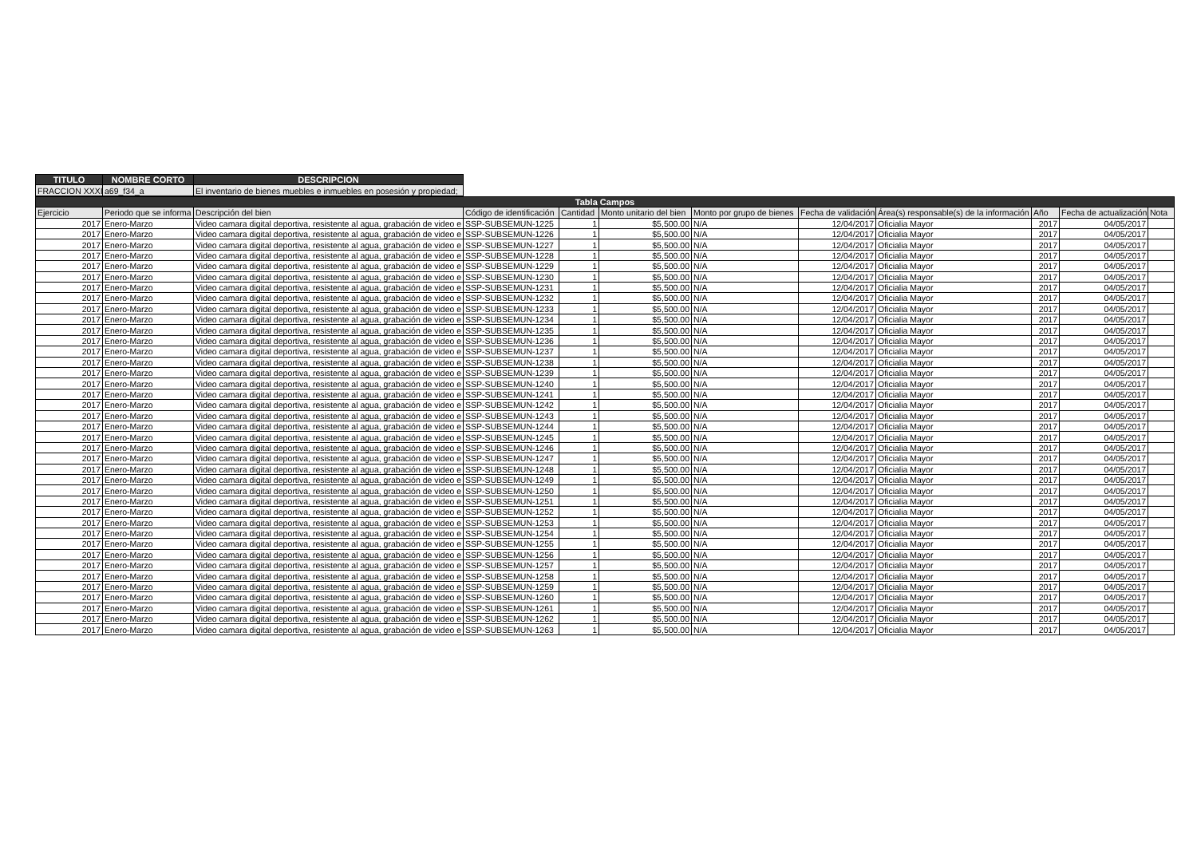| TITULO | NOMBRE CORTO | DESCRIPCION |
| --- | --- | --- |
| FRACCION XXXI | a69_f34_a | El inventario de bienes muebles e inmuebles en posesión y propiedad; |
| Tabla Campos | | | | | | | | | | | |
| --- | --- | --- | --- | --- | --- | --- | --- | --- | --- | --- | --- |
| Ejercicio | Periodo que se informa | Descripción del bien | Código de identificación | Cantidad | Monto unitario del bien | Monto por grupo de bienes | Fecha de validación | Área(s) responsable(s) de la información | Año | Fecha de actualización | Nota |
| 2017 | Enero-Marzo | Video camara digital deportiva, resistente al agua, grabación de video e | SSP-SUBSEMUN-1225 | 1 | $5,500.00 | N/A | 12/04/2017 | Oficialia Mayor | 2017 | 04/05/2017 | |
| 2017 | Enero-Marzo | Video camara digital deportiva, resistente al agua, grabación de video e | SSP-SUBSEMUN-1226 | 1 | $5,500.00 | N/A | 12/04/2017 | Oficialia Mayor | 2017 | 04/05/2017 | |
| 2017 | Enero-Marzo | Video camara digital deportiva, resistente al agua, grabación de video e | SSP-SUBSEMUN-1227 | 1 | $5,500.00 | N/A | 12/04/2017 | Oficialia Mayor | 2017 | 04/05/2017 | |
| 2017 | Enero-Marzo | Video camara digital deportiva, resistente al agua, grabación de video e | SSP-SUBSEMUN-1228 | 1 | $5,500.00 | N/A | 12/04/2017 | Oficialia Mayor | 2017 | 04/05/2017 | |
| 2017 | Enero-Marzo | Video camara digital deportiva, resistente al agua, grabación de video e | SSP-SUBSEMUN-1229 | 1 | $5,500.00 | N/A | 12/04/2017 | Oficialia Mayor | 2017 | 04/05/2017 | |
| 2017 | Enero-Marzo | Video camara digital deportiva, resistente al agua, grabación de video e | SSP-SUBSEMUN-1230 | 1 | $5,500.00 | N/A | 12/04/2017 | Oficialia Mayor | 2017 | 04/05/2017 | |
| 2017 | Enero-Marzo | Video camara digital deportiva, resistente al agua, grabación de video e | SSP-SUBSEMUN-1231 | 1 | $5,500.00 | N/A | 12/04/2017 | Oficialia Mayor | 2017 | 04/05/2017 | |
| 2017 | Enero-Marzo | Video camara digital deportiva, resistente al agua, grabación de video e | SSP-SUBSEMUN-1232 | 1 | $5,500.00 | N/A | 12/04/2017 | Oficialia Mayor | 2017 | 04/05/2017 | |
| 2017 | Enero-Marzo | Video camara digital deportiva, resistente al agua, grabación de video e | SSP-SUBSEMUN-1233 | 1 | $5,500.00 | N/A | 12/04/2017 | Oficialia Mayor | 2017 | 04/05/2017 | |
| 2017 | Enero-Marzo | Video camara digital deportiva, resistente al agua, grabación de video e | SSP-SUBSEMUN-1234 | 1 | $5,500.00 | N/A | 12/04/2017 | Oficialia Mayor | 2017 | 04/05/2017 | |
| 2017 | Enero-Marzo | Video camara digital deportiva, resistente al agua, grabación de video e | SSP-SUBSEMUN-1235 | 1 | $5,500.00 | N/A | 12/04/2017 | Oficialia Mayor | 2017 | 04/05/2017 | |
| 2017 | Enero-Marzo | Video camara digital deportiva, resistente al agua, grabación de video e | SSP-SUBSEMUN-1236 | 1 | $5,500.00 | N/A | 12/04/2017 | Oficialia Mayor | 2017 | 04/05/2017 | |
| 2017 | Enero-Marzo | Video camara digital deportiva, resistente al agua, grabación de video e | SSP-SUBSEMUN-1237 | 1 | $5,500.00 | N/A | 12/04/2017 | Oficialia Mayor | 2017 | 04/05/2017 | |
| 2017 | Enero-Marzo | Video camara digital deportiva, resistente al agua, grabación de video e | SSP-SUBSEMUN-1238 | 1 | $5,500.00 | N/A | 12/04/2017 | Oficialia Mayor | 2017 | 04/05/2017 | |
| 2017 | Enero-Marzo | Video camara digital deportiva, resistente al agua, grabación de video e | SSP-SUBSEMUN-1239 | 1 | $5,500.00 | N/A | 12/04/2017 | Oficialia Mayor | 2017 | 04/05/2017 | |
| 2017 | Enero-Marzo | Video camara digital deportiva, resistente al agua, grabación de video e | SSP-SUBSEMUN-1240 | 1 | $5,500.00 | N/A | 12/04/2017 | Oficialia Mayor | 2017 | 04/05/2017 | |
| 2017 | Enero-Marzo | Video camara digital deportiva, resistente al agua, grabación de video e | SSP-SUBSEMUN-1241 | 1 | $5,500.00 | N/A | 12/04/2017 | Oficialia Mayor | 2017 | 04/05/2017 | |
| 2017 | Enero-Marzo | Video camara digital deportiva, resistente al agua, grabación de video e | SSP-SUBSEMUN-1242 | 1 | $5,500.00 | N/A | 12/04/2017 | Oficialia Mayor | 2017 | 04/05/2017 | |
| 2017 | Enero-Marzo | Video camara digital deportiva, resistente al agua, grabación de video e | SSP-SUBSEMUN-1243 | 1 | $5,500.00 | N/A | 12/04/2017 | Oficialia Mayor | 2017 | 04/05/2017 | |
| 2017 | Enero-Marzo | Video camara digital deportiva, resistente al agua, grabación de video e | SSP-SUBSEMUN-1244 | 1 | $5,500.00 | N/A | 12/04/2017 | Oficialia Mayor | 2017 | 04/05/2017 | |
| 2017 | Enero-Marzo | Video camara digital deportiva, resistente al agua, grabación de video e | SSP-SUBSEMUN-1245 | 1 | $5,500.00 | N/A | 12/04/2017 | Oficialia Mayor | 2017 | 04/05/2017 | |
| 2017 | Enero-Marzo | Video camara digital deportiva, resistente al agua, grabación de video e | SSP-SUBSEMUN-1246 | 1 | $5,500.00 | N/A | 12/04/2017 | Oficialia Mayor | 2017 | 04/05/2017 | |
| 2017 | Enero-Marzo | Video camara digital deportiva, resistente al agua, grabación de video e | SSP-SUBSEMUN-1247 | 1 | $5,500.00 | N/A | 12/04/2017 | Oficialia Mayor | 2017 | 04/05/2017 | |
| 2017 | Enero-Marzo | Video camara digital deportiva, resistente al agua, grabación de video e | SSP-SUBSEMUN-1248 | 1 | $5,500.00 | N/A | 12/04/2017 | Oficialia Mayor | 2017 | 04/05/2017 | |
| 2017 | Enero-Marzo | Video camara digital deportiva, resistente al agua, grabación de video e | SSP-SUBSEMUN-1249 | 1 | $5,500.00 | N/A | 12/04/2017 | Oficialia Mayor | 2017 | 04/05/2017 | |
| 2017 | Enero-Marzo | Video camara digital deportiva, resistente al agua, grabación de video e | SSP-SUBSEMUN-1250 | 1 | $5,500.00 | N/A | 12/04/2017 | Oficialia Mayor | 2017 | 04/05/2017 | |
| 2017 | Enero-Marzo | Video camara digital deportiva, resistente al agua, grabación de video e | SSP-SUBSEMUN-1251 | 1 | $5,500.00 | N/A | 12/04/2017 | Oficialia Mayor | 2017 | 04/05/2017 | |
| 2017 | Enero-Marzo | Video camara digital deportiva, resistente al agua, grabación de video e | SSP-SUBSEMUN-1252 | 1 | $5,500.00 | N/A | 12/04/2017 | Oficialia Mayor | 2017 | 04/05/2017 | |
| 2017 | Enero-Marzo | Video camara digital deportiva, resistente al agua, grabación de video e | SSP-SUBSEMUN-1253 | 1 | $5,500.00 | N/A | 12/04/2017 | Oficialia Mayor | 2017 | 04/05/2017 | |
| 2017 | Enero-Marzo | Video camara digital deportiva, resistente al agua, grabación de video e | SSP-SUBSEMUN-1254 | 1 | $5,500.00 | N/A | 12/04/2017 | Oficialia Mayor | 2017 | 04/05/2017 | |
| 2017 | Enero-Marzo | Video camara digital deportiva, resistente al agua, grabación de video e | SSP-SUBSEMUN-1255 | 1 | $5,500.00 | N/A | 12/04/2017 | Oficialia Mayor | 2017 | 04/05/2017 | |
| 2017 | Enero-Marzo | Video camara digital deportiva, resistente al agua, grabación de video e | SSP-SUBSEMUN-1256 | 1 | $5,500.00 | N/A | 12/04/2017 | Oficialia Mayor | 2017 | 04/05/2017 | |
| 2017 | Enero-Marzo | Video camara digital deportiva, resistente al agua, grabación de video e | SSP-SUBSEMUN-1257 | 1 | $5,500.00 | N/A | 12/04/2017 | Oficialia Mayor | 2017 | 04/05/2017 | |
| 2017 | Enero-Marzo | Video camara digital deportiva, resistente al agua, grabación de video e | SSP-SUBSEMUN-1258 | 1 | $5,500.00 | N/A | 12/04/2017 | Oficialia Mayor | 2017 | 04/05/2017 | |
| 2017 | Enero-Marzo | Video camara digital deportiva, resistente al agua, grabación de video e | SSP-SUBSEMUN-1259 | 1 | $5,500.00 | N/A | 12/04/2017 | Oficialia Mayor | 2017 | 04/05/2017 | |
| 2017 | Enero-Marzo | Video camara digital deportiva, resistente al agua, grabación de video e | SSP-SUBSEMUN-1260 | 1 | $5,500.00 | N/A | 12/04/2017 | Oficialia Mayor | 2017 | 04/05/2017 | |
| 2017 | Enero-Marzo | Video camara digital deportiva, resistente al agua, grabación de video e | SSP-SUBSEMUN-1261 | 1 | $5,500.00 | N/A | 12/04/2017 | Oficialia Mayor | 2017 | 04/05/2017 | |
| 2017 | Enero-Marzo | Video camara digital deportiva, resistente al agua, grabación de video e | SSP-SUBSEMUN-1262 | 1 | $5,500.00 | N/A | 12/04/2017 | Oficialia Mayor | 2017 | 04/05/2017 | |
| 2017 | Enero-Marzo | Video camara digital deportiva, resistente al agua, grabación de video e | SSP-SUBSEMUN-1263 | 1 | $5,500.00 | N/A | 12/04/2017 | Oficialia Mayor | 2017 | 04/05/2017 | |